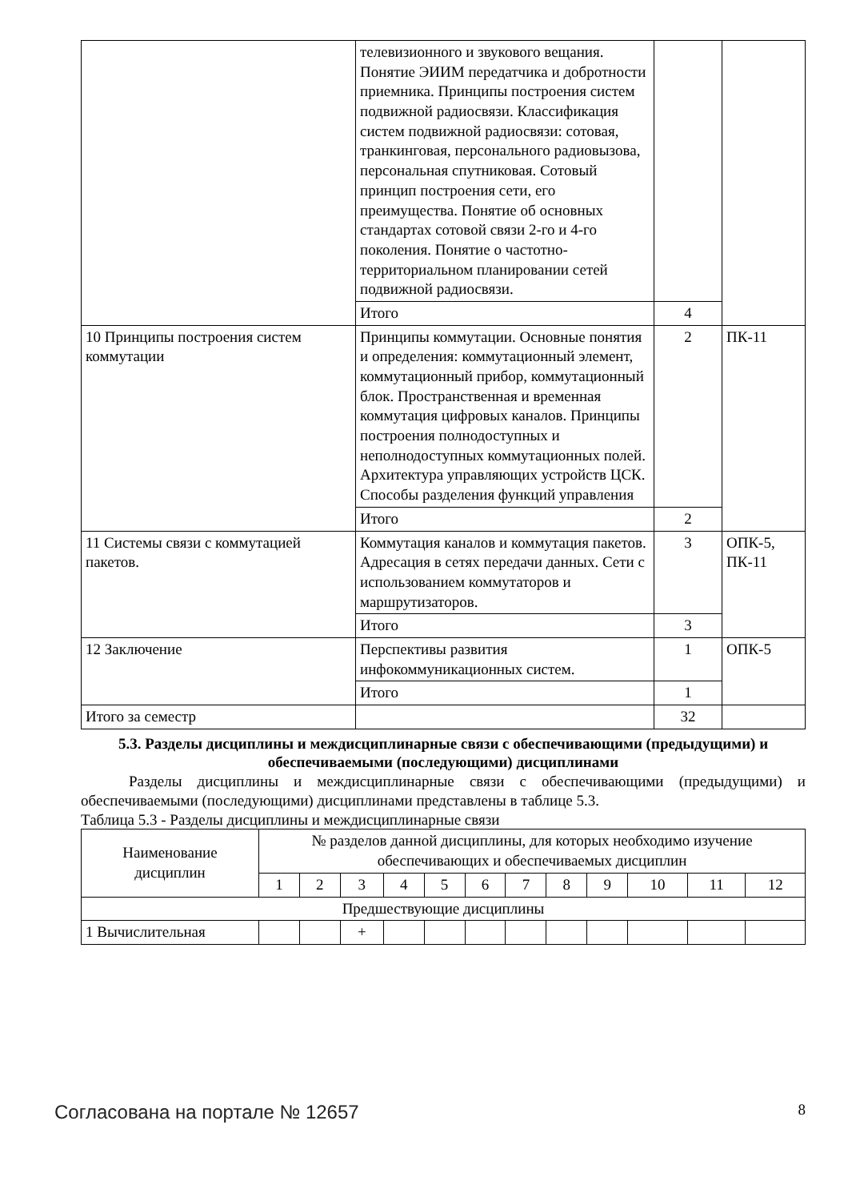| | телевизионного и звукового вещания. Понятие ЭИИМ передатчика и добротности приемника. Принципы построения систем подвижной радиосвязи. Классификация систем подвижной радиосвязи: сотовая, транкинговая, персонального радиовызова, персональная спутниковая. Сотовый принцип построения сети, его преимущества. Понятие об основных стандартах сотовой связи 2-го и 4-го поколения. Понятие о частотно-территориальном планировании сетей подвижной радиосвязи. | | |
| | Итого | 4 | |
| 10 Принципы построения систем коммутации | Принципы коммутации. Основные понятия и определения: коммутационный элемент, коммутационный прибор, коммутационный блок. Пространственная и временная коммутация цифровых каналов. Принципы построения полнодоступных и неполнодоступных коммутационных полей. Архитектура управляющих устройств ЦСК. Способы разделения функций управления | 2 | ПК-11 |
| | Итого | 2 | |
| 11 Системы связи с коммутацией пакетов. | Коммутация каналов и коммутация пакетов. Адресация в сетях передачи данных. Сети с использованием коммутаторов и маршрутизаторов. | 3 | ОПК-5, ПК-11 |
| | Итого | 3 | |
| 12 Заключение | Перспективы развития инфокоммуникационных систем. | 1 | ОПК-5 |
| | Итого | 1 | |
| Итого за семестр | | 32 | |
5.3. Разделы дисциплины и междисциплинарные связи с обеспечивающими (предыдущими) и обеспечиваемыми (последующими) дисциплинами
Разделы дисциплины и междисциплинарные связи с обеспечивающими (предыдущими) и обеспечиваемыми (последующими) дисциплинами представлены в таблице 5.3.
Таблица 5.3 - Разделы дисциплины и междисциплинарные связи
| Наименование дисциплин | № разделов данной дисциплины, для которых необходимо изучение обеспечивающих и обеспечиваемых дисциплин | | | | | | | | | | | |
| --- | --- | --- | --- | --- | --- | --- | --- | --- | --- | --- | --- | --- |
| | 1 | 2 | 3 | 4 | 5 | 6 | 7 | 8 | 9 | 10 | 11 | 12 |
| Предшествующие дисциплины | | | | | | | | | | | | |
| 1 Вычислительная | | | + | | | | | | | | | |
Согласована на портале № 12657 8